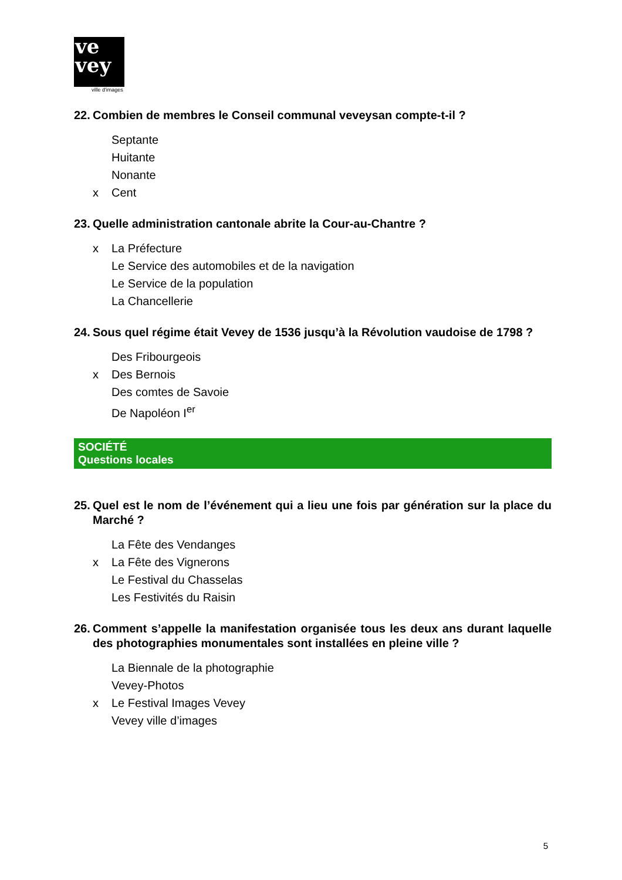ve
vey
ville d'images
22. Combien de membres le Conseil communal veveysan compte-t-il ?
Septante
Huitante
Nonante
x Cent
23. Quelle administration cantonale abrite la Cour-au-Chantre ?
x La Préfecture
Le Service des automobiles et de la navigation
Le Service de la population
La Chancellerie
24. Sous quel régime était Vevey de 1536 jusqu’à la Révolution vaudoise de 1798 ?
Des Fribourgeois
x Des Bernois
Des comtes de Savoie
De Napoléon I<sup>er</sup>
SOCIÉTÉ
Questions locales
25. Quel est le nom de l’événement qui a lieu une fois par génération sur la place du Marché ?
La Fête des Vendanges
x La Fête des Vignerons
Le Festival du Chasselas
Les Festivités du Raisin
26. Comment s’appelle la manifestation organisée tous les deux ans durant laquelle des photographies monumentales sont installées en pleine ville ?
La Biennale de la photographie
Vevey-Photos
x Le Festival Images Vevey
Vevey ville d’images
5